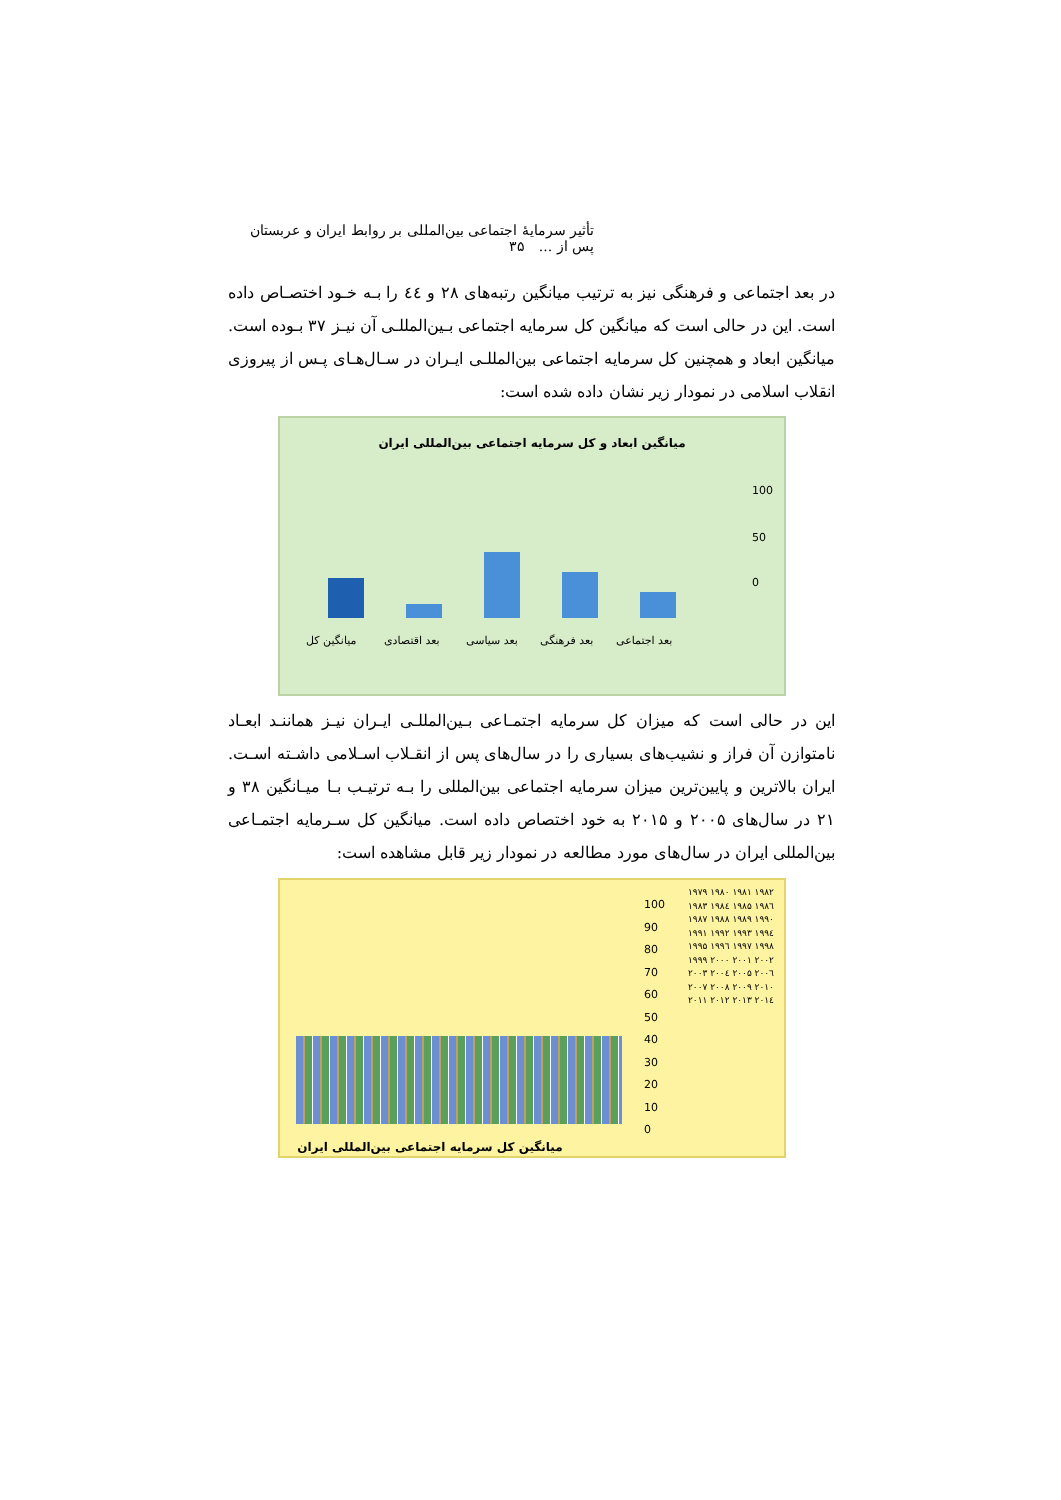تأثیر سرمایهٔ اجتماعی بین‌المللی بر روابط ایران و عربستان پس از ... ۳۵
در بعد اجتماعی و فرهنگی نیز به ترتیب میانگین رتبه‌های ۲۸ و ٤٤ را بـه خـود اختصـاص داده است. این در حالی است که میانگین کل سرمایه اجتماعی بـین‌المللـی آن نیـز ۳۷ بـوده است. میانگین ابعاد و همچنین کل سرمایه اجتماعی بین‌المللـی ایـران در سـال‌هـای پـس از پیروزی انقلاب اسلامی در نمودار زیر نشان داده شده است:
میانگین ابعاد و کل سرمایه اجتماعی بین‌المللی ایران
100
50
0
میانگین کل بعد اقتصادی بعد سیاسی بعد فرهنگی بعد اجتماعی
این در حالی است که میزان کل سرمایه اجتمـاعی بـین‌المللـی ایـران نیـز هماننـد ابعـاد نامتوازن آن فراز و نشیب‌های بسیاری را در سال‌های پس از انقـلاب اسـلامی داشـته اسـت. ایران بالاترین و پایین‌ترین میزان سرمایه اجتماعی بین‌المللی را بـه ترتیـب بـا میـانگین ۳۸ و ۲۱ در سال‌های ۲۰۰۵ و ۲۰۱۵ به خود اختصاص داده است. میانگین کل سـرمایه اجتمـاعی بین‌المللی ایران در سال‌های مورد مطالعه در نمودار زیر قابل مشاهده است:
100
90
80
70
60
50
40
30
20
10
0
۱۹۷۹ ۱۹۸۰ ۱۹۸۱ ۱۹۸۲ ۱۹۸۳ ۱۹۸٤ ۱۹۸۵ ۱۹۸٦ ۱۹۸۷ ۱۹۸۸ ۱۹۸۹ ۱۹۹۰ ۱۹۹۱ ۱۹۹۲ ۱۹۹۳ ۱۹۹٤ ۱۹۹۵ ۱۹۹٦ ۱۹۹۷ ۱۹۹۸ ۱۹۹۹ ۲۰۰۰ ۲۰۰۱ ۲۰۰۲ ۲۰۰۳ ۲۰۰٤ ۲۰۰۵ ۲۰۰٦ ۲۰۰۷ ۲۰۰۸ ۲۰۰۹ ۲۰۱۰ ۲۰۱۱ ۲۰۱۲ ۲۰۱۳ ۲۰۱٤
میانگین کل سرمایه اجتماعی بین‌المللی ایران